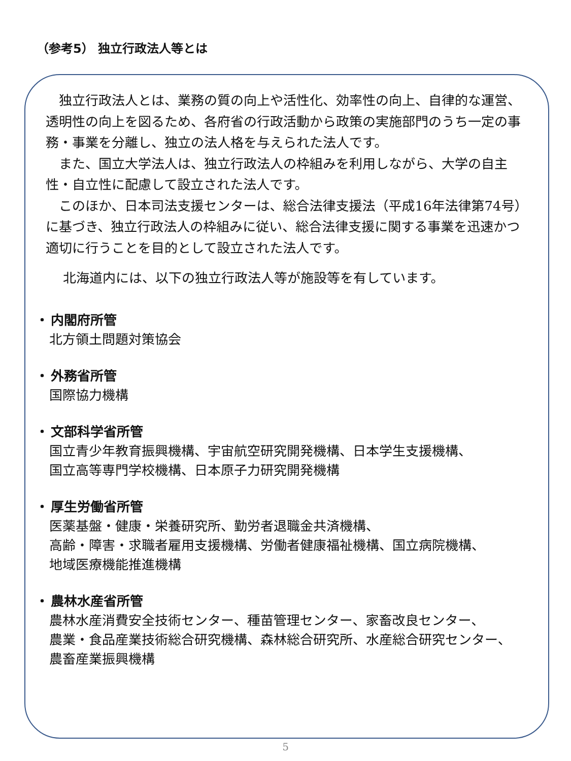（参考5） 独立行政法人等とは
独立行政法人とは、業務の質の向上や活性化、効率性の向上、自律的な運営、透明性の向上を図るため、各府省の行政活動から政策の実施部門のうち一定の事務・事業を分離し、独立の法人格を与えられた法人です。
また、国立大学法人は、独立行政法人の枠組みを利用しながら、大学の自主性・自立性に配慮して設立された法人です。
このほか、日本司法支援センターは、総合法律支援法（平成16年法律第74号）に基づき、独立行政法人の枠組みに従い、総合法律支援に関する事業を迅速かつ適切に行うことを目的として設立された法人です。
北海道内には、以下の独立行政法人等が施設等を有しています。
・ 内閣府所管
北方領土問題対策協会
・ 外務省所管
国際協力機構
・ 文部科学省所管
国立青少年教育振興機構、宇宙航空研究開発機構、日本学生支援機構、
国立高等専門学校機構、日本原子力研究開発機構
・ 厚生労働省所管
医薬基盤・健康・栄養研究所、勤労者退職金共済機構、
高齢・障害・求職者雇用支援機構、労働者健康福祉機構、国立病院機構、
地域医療機能推進機構
・ 農林水産省所管
農林水産消費安全技術センター、種苗管理センター、家畜改良センター、
農業・食品産業技術総合研究機構、森林総合研究所、水産総合研究センター、
農畜産業振興機構
5